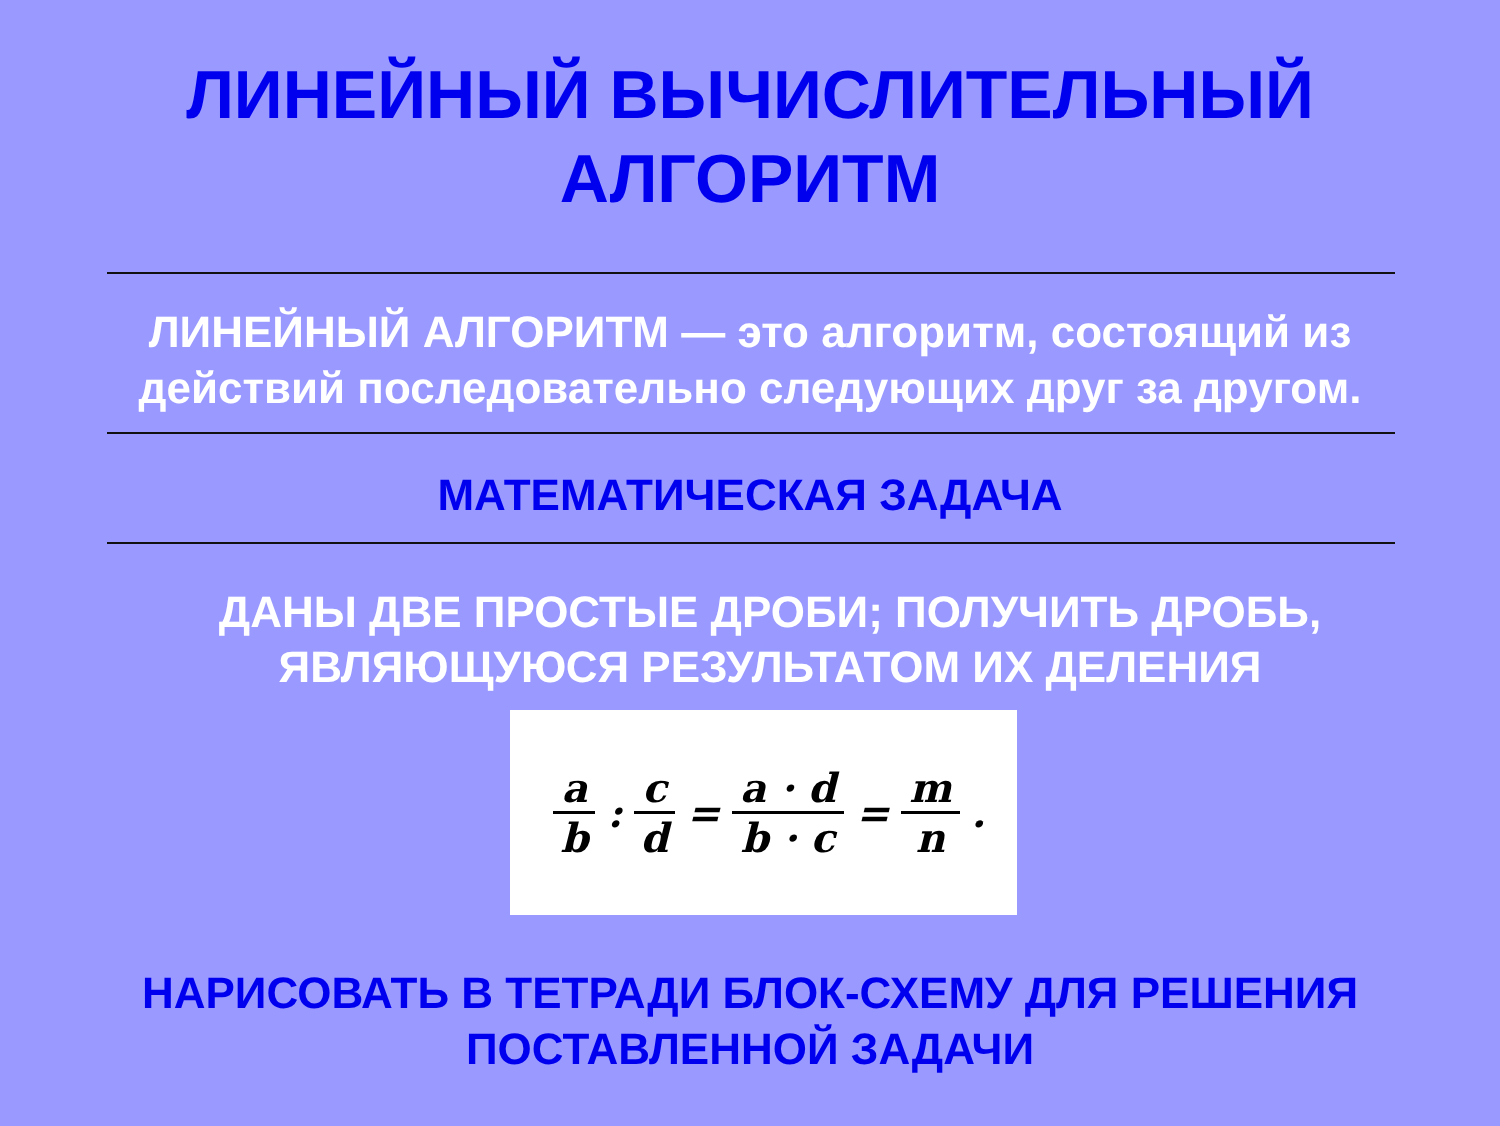ЛИНЕЙНЫЙ ВЫЧИСЛИТЕЛЬНЫЙ
АЛГОРИТМ
ЛИНЕЙНЫЙ АЛГОРИТМ — это алгоритм, состоящий из действий последовательно следующих друг за другом.
МАТЕМАТИЧЕСКАЯ ЗАДАЧА
ДАНЫ ДВЕ ПРОСТЫЕ ДРОБИ; ПОЛУЧИТЬ ДРОБЬ, ЯВЛЯЮЩУЮСЯ РЕЗУЛЬТАТОМ ИХ ДЕЛЕНИЯ
a b : c d = a · d b · c = m n.
НАРИСОВАТЬ В ТЕТРАДИ БЛОК-СХЕМУ ДЛЯ РЕШЕНИЯ
ПОСТАВЛЕННОЙ ЗАДАЧИ